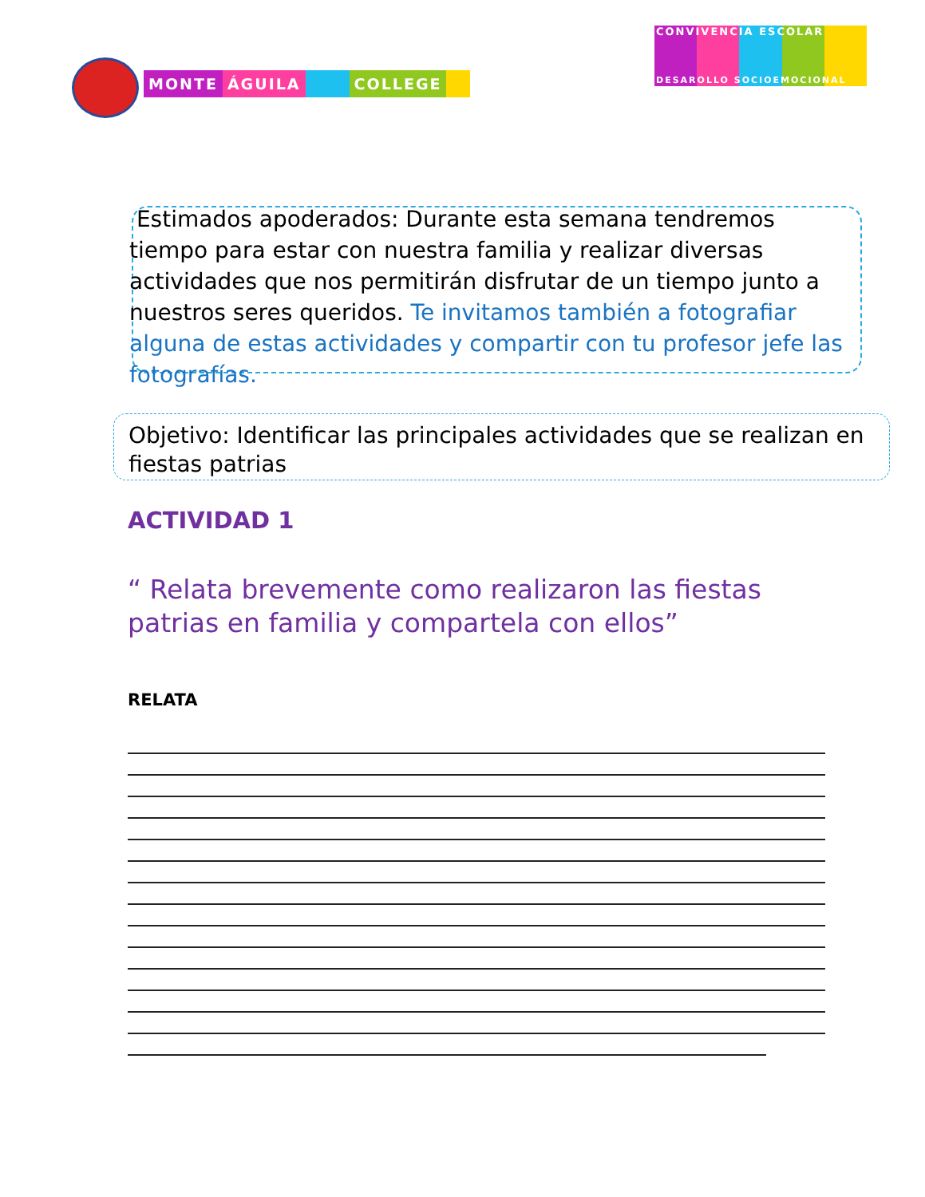MONTE ÁGUILA COLLEGE
CONVIVENCIA ESCOLAR
DESAROLLO SOCIOEMOCIONAL
Estimados apoderados: Durante esta semana tendremos tiempo para estar con nuestra familia y realizar diversas actividades que nos permitirán disfrutar de un tiempo junto a nuestros seres queridos. Te invitamos también a fotografiar alguna de estas actividades y compartir con tu profesor jefe las fotografías.
Objetivo: Identificar las principales actividades que se realizan en fiestas patrias
ACTIVIDAD 1
“ Relata brevemente como realizaron las fiestas patrias en familia y compartela con ellos”
RELATA